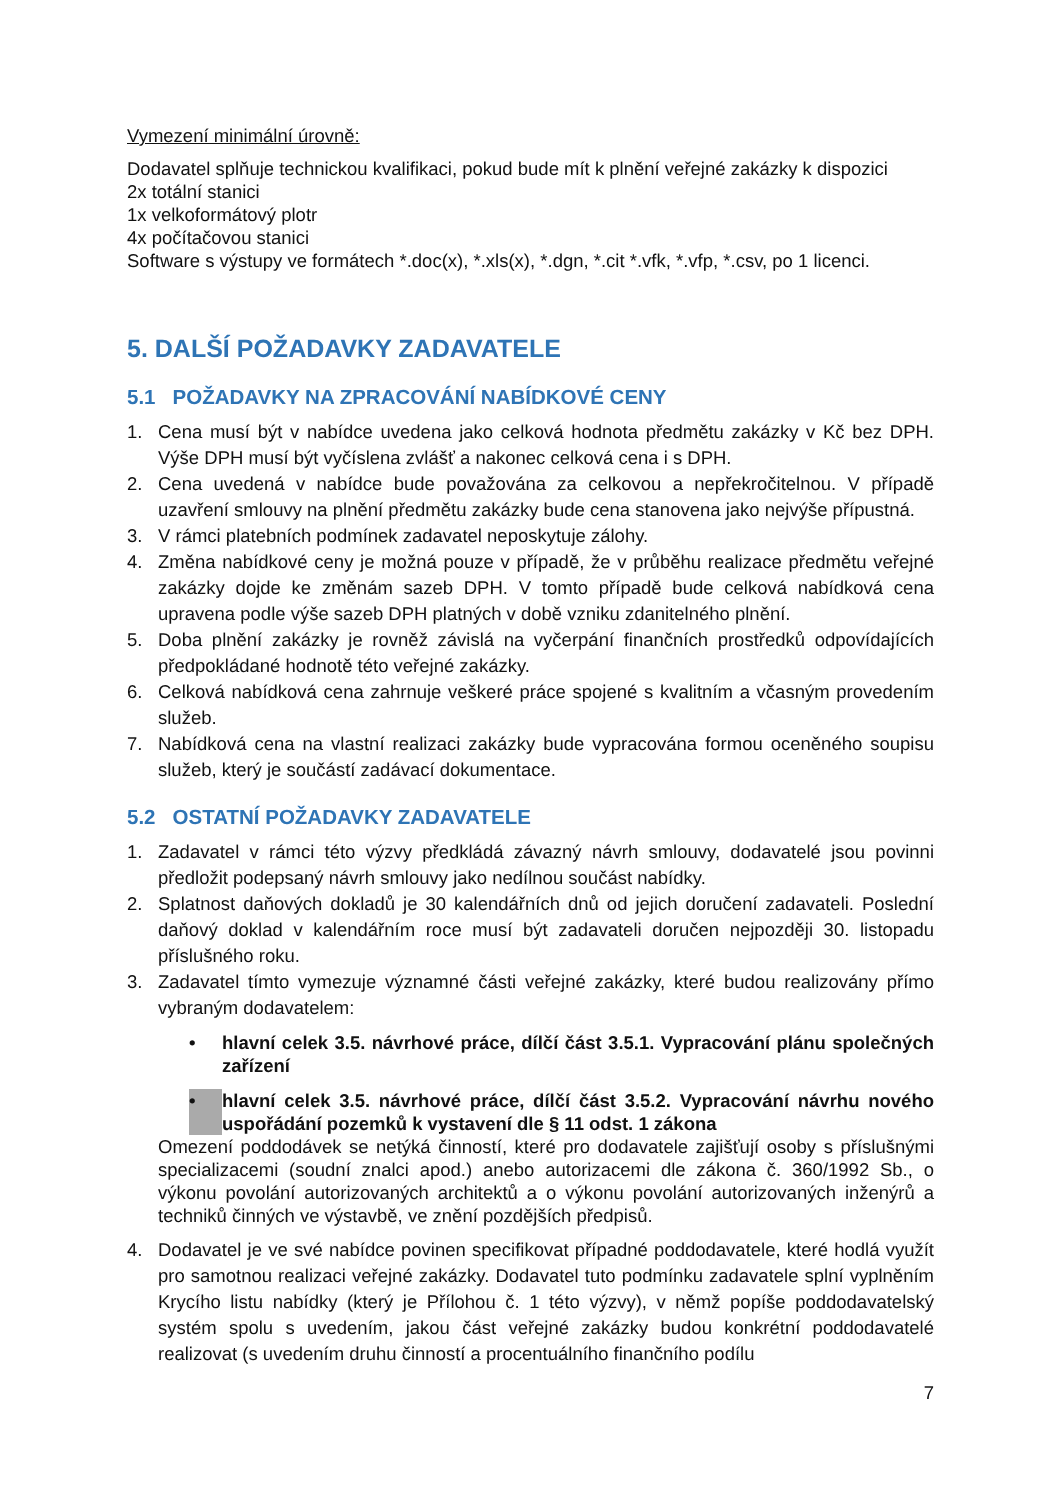Vymezení minimální úrovně:
Dodavatel splňuje technickou kvalifikaci, pokud bude mít k plnění veřejné zakázky k dispozici
2x totální stanici
1x velkoformátový plotr
4x počítačovou stanici
Software s výstupy ve formátech *.doc(x), *.xls(x), *.dgn, *.cit *.vfk, *.vfp, *.csv, po 1 licenci.
5. DALŠÍ POŽADAVKY ZADAVATELE
5.1 POŽADAVKY NA ZPRACOVÁNÍ NABÍDKOVÉ CENY
1. Cena musí být v nabídce uvedena jako celková hodnota předmětu zakázky v Kč bez DPH. Výše DPH musí být vyčíslena zvlášť a nakonec celková cena i s DPH.
2. Cena uvedená v nabídce bude považována za celkovou a nepřekročitelnou. V případě uzavření smlouvy na plnění předmětu zakázky bude cena stanovena jako nejvýše přípustná.
3. V rámci platebních podmínek zadavatel neposkytuje zálohy.
4. Změna nabídkové ceny je možná pouze v případě, že v průběhu realizace předmětu veřejné zakázky dojde ke změnám sazeb DPH. V tomto případě bude celková nabídková cena upravena podle výše sazeb DPH platných v době vzniku zdanitelného plnění.
5. Doba plnění zakázky je rovněž závislá na vyčerpání finančních prostředků odpovídajících předpokládané hodnotě této veřejné zakázky.
6. Celková nabídková cena zahrnuje veškeré práce spojené s kvalitním a včasným provedením služeb.
7. Nabídková cena na vlastní realizaci zakázky bude vypracována formou oceněného soupisu služeb, který je součástí zadávací dokumentace.
5.2 OSTATNÍ POŽADAVKY ZADAVATELE
1. Zadavatel v rámci této výzvy předkládá závazný návrh smlouvy, dodavatelé jsou povinni předložit podepsaný návrh smlouvy jako nedílnou součást nabídky.
2. Splatnost daňových dokladů je 30 kalendářních dnů od jejich doručení zadavateli. Poslední daňový doklad v kalendářním roce musí být zadavateli doručen nejpozději 30. listopadu příslušného roku.
3. Zadavatel tímto vymezuje významné části veřejné zakázky, které budou realizovány přímo vybraným dodavatelem:
• hlavní celek 3.5. návrhové práce, dílčí část 3.5.1. Vypracování plánu společných zařízení
• hlavní celek 3.5. návrhové práce, dílčí část 3.5.2. Vypracování návrhu nového uspořádání pozemků k vystavení dle § 11 odst. 1 zákona
Omezení poddodávek se netýká činností, které pro dodavatele zajišťují osoby s příslušnými specializacemi (soudní znalci apod.) anebo autorizacemi dle zákona č. 360/1992 Sb., o výkonu povolání autorizovaných architektů a o výkonu povolání autorizovaných inženýrů a techniků činných ve výstavbě, ve znění pozdějších předpisů.
4. Dodavatel je ve své nabídce povinen specifikovat případné poddodavatele, které hodlá využít pro samotnou realizaci veřejné zakázky. Dodavatel tuto podmínku zadavatele splní vyplněním Krycího listu nabídky (který je Přílohou č. 1 této výzvy), v němž popíše poddodavatelský systém spolu s uvedením, jakou část veřejné zakázky budou konkrétní poddodavatelé realizovat (s uvedením druhu činností a procentuálního finančního podílu
7